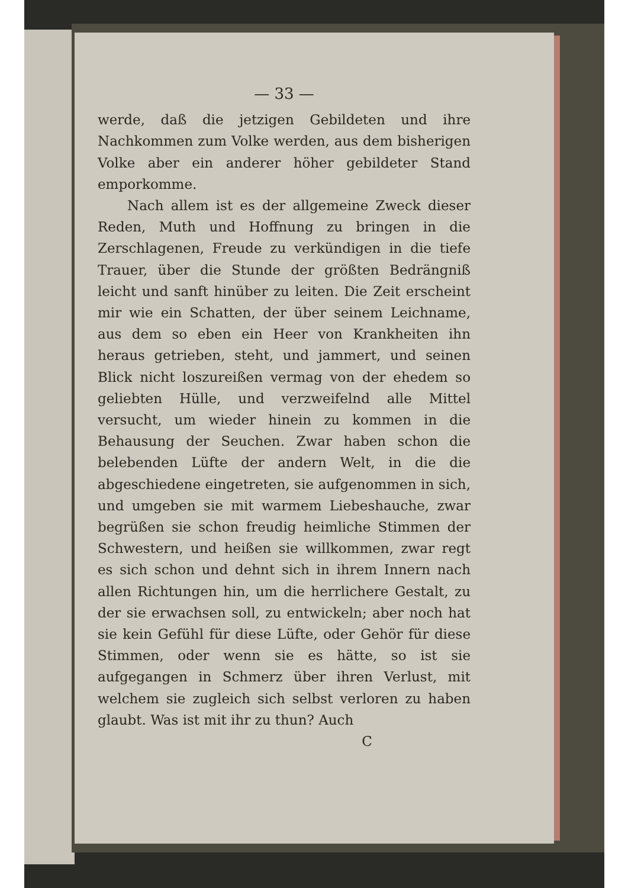— 33 —
werde, daß die jetzigen Gebildeten und ihre Nachkommen zum Volke werden, aus dem bis­herigen Volke aber ein anderer höher gebildeter Stand emporkomme.
Nach allem ist es der allgemeine Zweck dieser Reden, Muth und Hoffnung zu bringen in die Zerschlagenen, Freude zu verkündigen in die tiefe Trauer, über die Stunde der größten Bedrängniß leicht und sanft hinüber zu leiten. Die Zeit erscheint mir wie ein Schatten, der über seinem Leichname, aus dem so eben ein Heer von Krank­heiten ihn heraus getrieben, steht, und jammert, und seinen Blick nicht loszureißen vermag von der ehedem so geliebten Hülle, und verzweifelnd alle Mittel versucht, um wieder hinein zu kom­men in die Behausung der Seuchen. Zwar haben schon die belebenden Lüfte der andern Welt, in die die abgeschiedene eingetreten, sie aufgenommen in sich, und umgeben sie mit warmem Liebeshauche, zwar begrüßen sie schon freudig heimliche Stimmen der Schwestern, und heißen sie willkommen, zwar regt es sich schon und dehnt sich in ihrem Innern nach allen Rich­tungen hin, um die herrlichere Gestalt, zu der sie erwachsen soll, zu entwickeln; aber noch hat sie kein Gefühl für diese Lüfte, oder Gehör für diese Stimmen, oder wenn sie es hätte, so ist sie aufgegangen in Schmerz über ihren Verlust, mit welchem sie zugleich sich selbst verloren zu haben glaubt. Was ist mit ihr zu thun? Auch
C